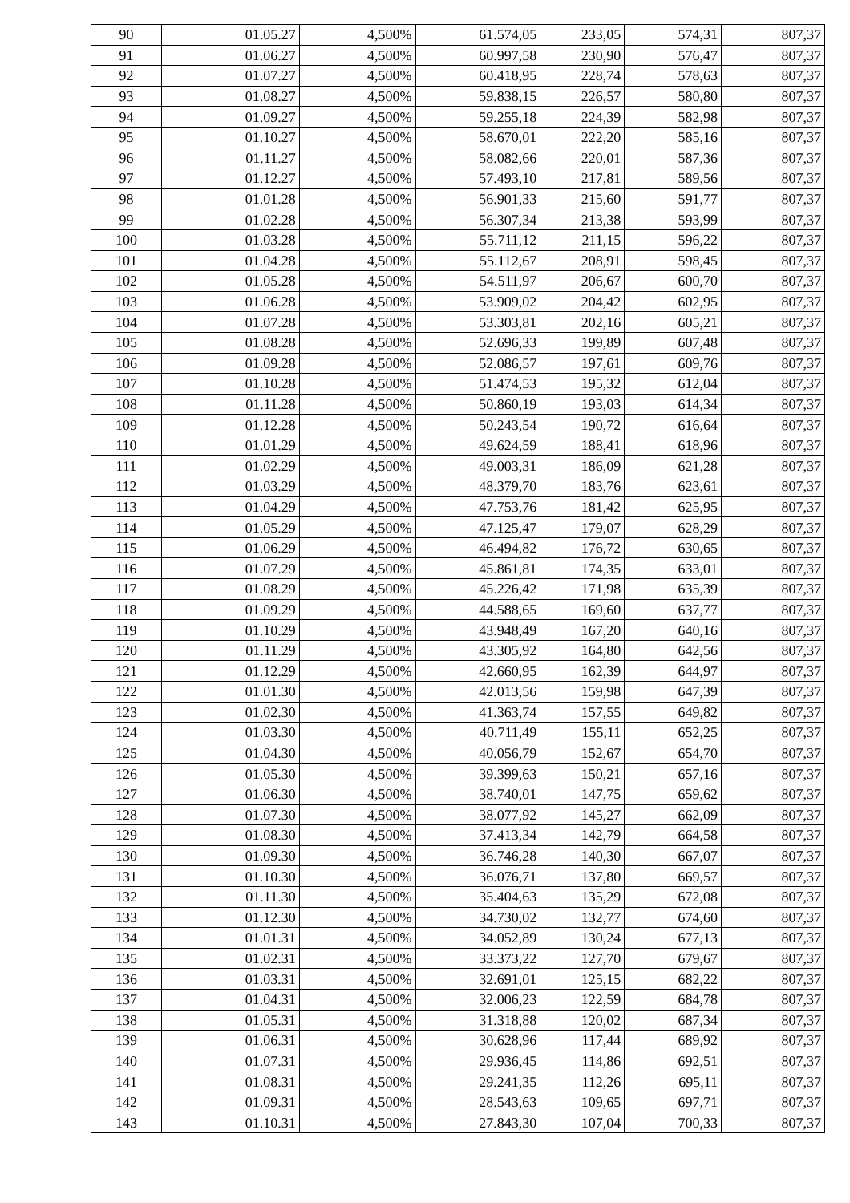| 90 | 01.05.27 | 4,500% | 61.574,05 | 233,05 | 574,31 | 807,37 |
| 91 | 01.06.27 | 4,500% | 60.997,58 | 230,90 | 576,47 | 807,37 |
| 92 | 01.07.27 | 4,500% | 60.418,95 | 228,74 | 578,63 | 807,37 |
| 93 | 01.08.27 | 4,500% | 59.838,15 | 226,57 | 580,80 | 807,37 |
| 94 | 01.09.27 | 4,500% | 59.255,18 | 224,39 | 582,98 | 807,37 |
| 95 | 01.10.27 | 4,500% | 58.670,01 | 222,20 | 585,16 | 807,37 |
| 96 | 01.11.27 | 4,500% | 58.082,66 | 220,01 | 587,36 | 807,37 |
| 97 | 01.12.27 | 4,500% | 57.493,10 | 217,81 | 589,56 | 807,37 |
| 98 | 01.01.28 | 4,500% | 56.901,33 | 215,60 | 591,77 | 807,37 |
| 99 | 01.02.28 | 4,500% | 56.307,34 | 213,38 | 593,99 | 807,37 |
| 100 | 01.03.28 | 4,500% | 55.711,12 | 211,15 | 596,22 | 807,37 |
| 101 | 01.04.28 | 4,500% | 55.112,67 | 208,91 | 598,45 | 807,37 |
| 102 | 01.05.28 | 4,500% | 54.511,97 | 206,67 | 600,70 | 807,37 |
| 103 | 01.06.28 | 4,500% | 53.909,02 | 204,42 | 602,95 | 807,37 |
| 104 | 01.07.28 | 4,500% | 53.303,81 | 202,16 | 605,21 | 807,37 |
| 105 | 01.08.28 | 4,500% | 52.696,33 | 199,89 | 607,48 | 807,37 |
| 106 | 01.09.28 | 4,500% | 52.086,57 | 197,61 | 609,76 | 807,37 |
| 107 | 01.10.28 | 4,500% | 51.474,53 | 195,32 | 612,04 | 807,37 |
| 108 | 01.11.28 | 4,500% | 50.860,19 | 193,03 | 614,34 | 807,37 |
| 109 | 01.12.28 | 4,500% | 50.243,54 | 190,72 | 616,64 | 807,37 |
| 110 | 01.01.29 | 4,500% | 49.624,59 | 188,41 | 618,96 | 807,37 |
| 111 | 01.02.29 | 4,500% | 49.003,31 | 186,09 | 621,28 | 807,37 |
| 112 | 01.03.29 | 4,500% | 48.379,70 | 183,76 | 623,61 | 807,37 |
| 113 | 01.04.29 | 4,500% | 47.753,76 | 181,42 | 625,95 | 807,37 |
| 114 | 01.05.29 | 4,500% | 47.125,47 | 179,07 | 628,29 | 807,37 |
| 115 | 01.06.29 | 4,500% | 46.494,82 | 176,72 | 630,65 | 807,37 |
| 116 | 01.07.29 | 4,500% | 45.861,81 | 174,35 | 633,01 | 807,37 |
| 117 | 01.08.29 | 4,500% | 45.226,42 | 171,98 | 635,39 | 807,37 |
| 118 | 01.09.29 | 4,500% | 44.588,65 | 169,60 | 637,77 | 807,37 |
| 119 | 01.10.29 | 4,500% | 43.948,49 | 167,20 | 640,16 | 807,37 |
| 120 | 01.11.29 | 4,500% | 43.305,92 | 164,80 | 642,56 | 807,37 |
| 121 | 01.12.29 | 4,500% | 42.660,95 | 162,39 | 644,97 | 807,37 |
| 122 | 01.01.30 | 4,500% | 42.013,56 | 159,98 | 647,39 | 807,37 |
| 123 | 01.02.30 | 4,500% | 41.363,74 | 157,55 | 649,82 | 807,37 |
| 124 | 01.03.30 | 4,500% | 40.711,49 | 155,11 | 652,25 | 807,37 |
| 125 | 01.04.30 | 4,500% | 40.056,79 | 152,67 | 654,70 | 807,37 |
| 126 | 01.05.30 | 4,500% | 39.399,63 | 150,21 | 657,16 | 807,37 |
| 127 | 01.06.30 | 4,500% | 38.740,01 | 147,75 | 659,62 | 807,37 |
| 128 | 01.07.30 | 4,500% | 38.077,92 | 145,27 | 662,09 | 807,37 |
| 129 | 01.08.30 | 4,500% | 37.413,34 | 142,79 | 664,58 | 807,37 |
| 130 | 01.09.30 | 4,500% | 36.746,28 | 140,30 | 667,07 | 807,37 |
| 131 | 01.10.30 | 4,500% | 36.076,71 | 137,80 | 669,57 | 807,37 |
| 132 | 01.11.30 | 4,500% | 35.404,63 | 135,29 | 672,08 | 807,37 |
| 133 | 01.12.30 | 4,500% | 34.730,02 | 132,77 | 674,60 | 807,37 |
| 134 | 01.01.31 | 4,500% | 34.052,89 | 130,24 | 677,13 | 807,37 |
| 135 | 01.02.31 | 4,500% | 33.373,22 | 127,70 | 679,67 | 807,37 |
| 136 | 01.03.31 | 4,500% | 32.691,01 | 125,15 | 682,22 | 807,37 |
| 137 | 01.04.31 | 4,500% | 32.006,23 | 122,59 | 684,78 | 807,37 |
| 138 | 01.05.31 | 4,500% | 31.318,88 | 120,02 | 687,34 | 807,37 |
| 139 | 01.06.31 | 4,500% | 30.628,96 | 117,44 | 689,92 | 807,37 |
| 140 | 01.07.31 | 4,500% | 29.936,45 | 114,86 | 692,51 | 807,37 |
| 141 | 01.08.31 | 4,500% | 29.241,35 | 112,26 | 695,11 | 807,37 |
| 142 | 01.09.31 | 4,500% | 28.543,63 | 109,65 | 697,71 | 807,37 |
| 143 | 01.10.31 | 4,500% | 27.843,30 | 107,04 | 700,33 | 807,37 |